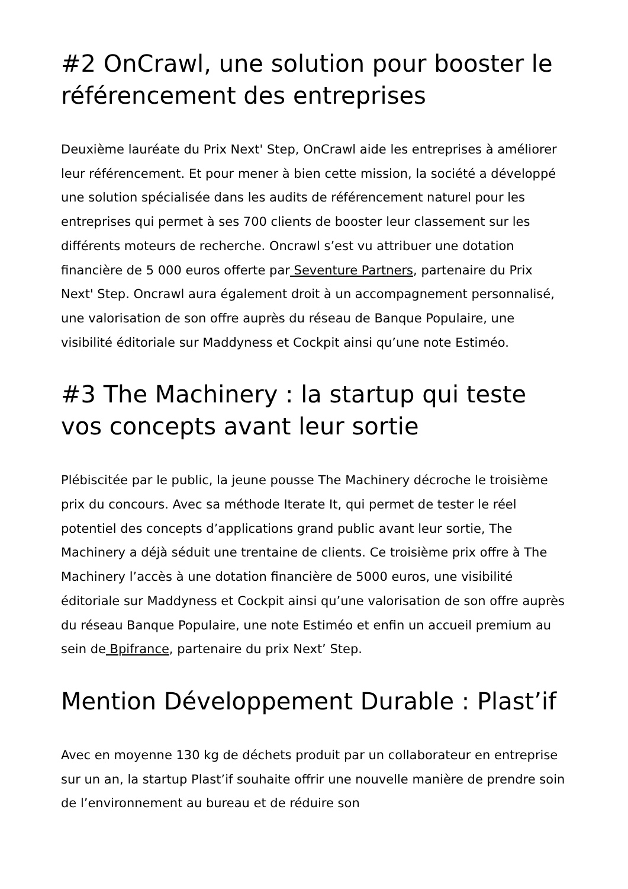#2 OnCrawl, une solution pour booster le référencement des entreprises
Deuxième lauréate du Prix Next' Step, OnCrawl aide les entreprises à améliorer leur référencement. Et pour mener à bien cette mission, la société a développé une solution spécialisée dans les audits de référencement naturel pour les entreprises qui permet à ses 700 clients de booster leur classement sur les différents moteurs de recherche. Oncrawl s’est vu attribuer une dotation financière de 5 000 euros offerte par Seventure Partners, partenaire du Prix Next' Step. Oncrawl aura également droit à un accompagnement personnalisé, une valorisation de son offre auprès du réseau de Banque Populaire, une visibilité éditoriale sur Maddyness et Cockpit ainsi qu’une note Estiméo.
#3 The Machinery : la startup qui teste vos concepts avant leur sortie
Plébiscitée par le public, la jeune pousse The Machinery décroche le troisième prix du concours. Avec sa méthode Iterate It, qui permet de tester le réel potentiel des concepts d’applications grand public avant leur sortie, The Machinery a déjà séduit une trentaine de clients. Ce troisième prix offre à The Machinery l’accès à une dotation financière de 5000 euros, une visibilité éditoriale sur Maddyness et Cockpit ainsi qu’une valorisation de son offre auprès du réseau Banque Populaire, une note Estiméo et enfin un accueil premium au sein de Bpifrance, partenaire du prix Next’ Step.
Mention Développement Durable : Plast’if
Avec en moyenne 130 kg de déchets produit par un collaborateur en entreprise sur un an, la startup Plast’if souhaite offrir une nouvelle manière de prendre soin de l’environnement au bureau et de réduire son